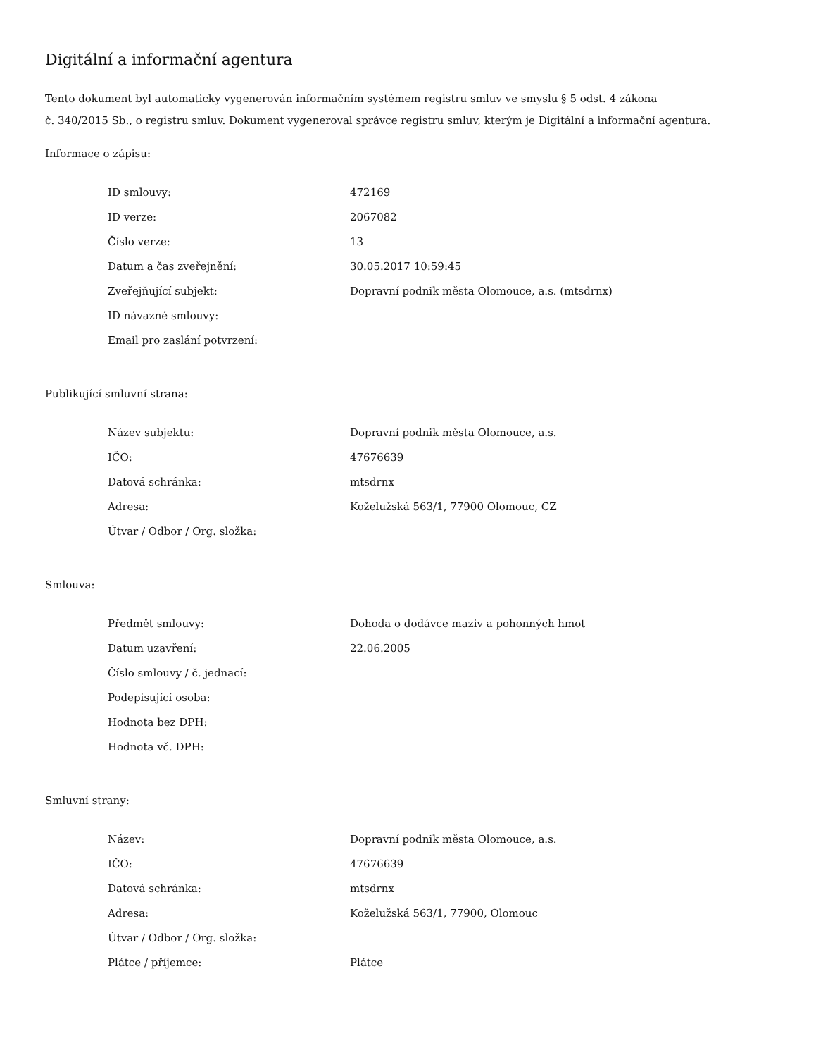Digitální a informační agentura
Tento dokument byl automaticky vygenerován informačním systémem registru smluv ve smyslu § 5 odst. 4 zákona
č. 340/2015 Sb., o registru smluv. Dokument vygeneroval správce registru smluv, kterým je Digitální a informační agentura.
Informace o zápisu:
| ID smlouvy: | 472169 |
| ID verze: | 2067082 |
| Číslo verze: | 13 |
| Datum a čas zveřejnění: | 30.05.2017 10:59:45 |
| Zveřejňující subjekt: | Dopravní podnik města Olomouce, a.s. (mtsdrnx) |
| ID návazné smlouvy: | |
| Email pro zaslání potvrzení: | |
Publikující smluvní strana:
| Název subjektu: | Dopravní podnik města Olomouce, a.s. |
| IČO: | 47676639 |
| Datová schránka: | mtsdrnx |
| Adresa: | Koželužská 563/1, 77900 Olomouc, CZ |
| Útvar / Odbor / Org. složka: | |
Smlouva:
| Předmět smlouvy: | Dohoda o dodávce maziv a pohonných hmot |
| Datum uzavření: | 22.06.2005 |
| Číslo smlouvy / č. jednací: | |
| Podepisující osoba: | |
| Hodnota bez DPH: | |
| Hodnota vč. DPH: | |
Smluvní strany:
| Název: | Dopravní podnik města Olomouce, a.s. |
| IČO: | 47676639 |
| Datová schránka: | mtsdrnx |
| Adresa: | Koželužská 563/1, 77900, Olomouc |
| Útvar / Odbor / Org. složka: | |
| Plátce / příjemce: | Plátce |